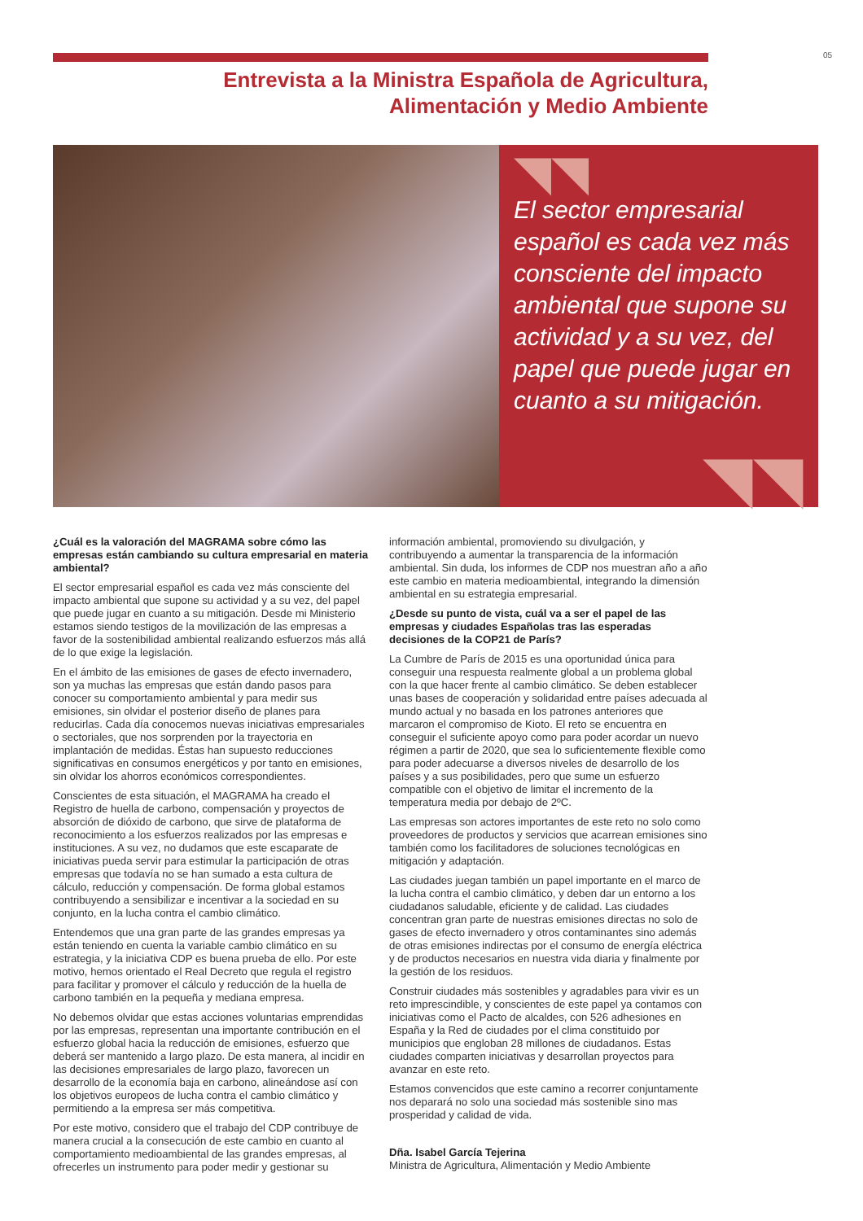05
Entrevista a la Ministra Española de Agricultura,
Alimentación y Medio Ambiente
◥◥ El sector empresarial español es cada vez más consciente del impacto ambiental que supone su actividad y a su vez, del papel que puede jugar en cuanto a su mitigación.
◥◥
¿Cuál es la valoración del MAGRAMA sobre cómo las empresas están cambiando su cultura empresarial en materia ambiental?
El sector empresarial español es cada vez más consciente del impacto ambiental que supone su actividad y a su vez, del papel que puede jugar en cuanto a su mitigación. Desde mi Ministerio estamos siendo testigos de la movilización de las empresas a favor de la sostenibilidad ambiental realizando esfuerzos más allá de lo que exige la legislación.
En el ámbito de las emisiones de gases de efecto invernadero, son ya muchas las empresas que están dando pasos para conocer su comportamiento ambiental y para medir sus emisiones, sin olvidar el posterior diseño de planes para reducirlas. Cada día conocemos nuevas iniciativas empresariales o sectoriales, que nos sorprenden por la trayectoria en implantación de medidas. Éstas han supuesto reducciones significativas en consumos energéticos y por tanto en emisiones, sin olvidar los ahorros económicos correspondientes.
Conscientes de esta situación, el MAGRAMA ha creado el Registro de huella de carbono, compensación y proyectos de absorción de dióxido de carbono, que sirve de plataforma de reconocimiento a los esfuerzos realizados por las empresas e instituciones. A su vez, no dudamos que este escaparate de iniciativas pueda servir para estimular la participación de otras empresas que todavía no se han sumado a esta cultura de cálculo, reducción y compensación. De forma global estamos contribuyendo a sensibilizar e incentivar a la sociedad en su conjunto, en la lucha contra el cambio climático.
Entendemos que una gran parte de las grandes empresas ya están teniendo en cuenta la variable cambio climático en su estrategia, y la iniciativa CDP es buena prueba de ello. Por este motivo, hemos orientado el Real Decreto que regula el registro para facilitar y promover el cálculo y reducción de la huella de carbono también en la pequeña y mediana empresa.
No debemos olvidar que estas acciones voluntarias emprendidas por las empresas, representan una importante contribución en el esfuerzo global hacia la reducción de emisiones, esfuerzo que deberá ser mantenido a largo plazo. De esta manera, al incidir en las decisiones empresariales de largo plazo, favorecen un desarrollo de la economía baja en carbono, alineándose así con los objetivos europeos de lucha contra el cambio climático y permitiendo a la empresa ser más competitiva.
Por este motivo, considero que el trabajo del CDP contribuye de manera crucial a la consecución de este cambio en cuanto al comportamiento medioambiental de las grandes empresas, al ofrecerles un instrumento para poder medir y gestionar su
información ambiental, promoviendo su divulgación, y contribuyendo a aumentar la transparencia de la información ambiental. Sin duda, los informes de CDP nos muestran año a año este cambio en materia medioambiental, integrando la dimensión ambiental en su estrategia empresarial.
¿Desde su punto de vista, cuál va a ser el papel de las empresas y ciudades Españolas tras las esperadas decisiones de la COP21 de París?
La Cumbre de París de 2015 es una oportunidad única para conseguir una respuesta realmente global a un problema global con la que hacer frente al cambio climático. Se deben establecer unas bases de cooperación y solidaridad entre países adecuada al mundo actual y no basada en los patrones anteriores que marcaron el compromiso de Kioto. El reto se encuentra en conseguir el suficiente apoyo como para poder acordar un nuevo régimen a partir de 2020, que sea lo suficientemente flexible como para poder adecuarse a diversos niveles de desarrollo de los países y a sus posibilidades, pero que sume un esfuerzo compatible con el objetivo de limitar el incremento de la temperatura media por debajo de 2ºC.
Las empresas son actores importantes de este reto no solo como proveedores de productos y servicios que acarrean emisiones sino también como los facilitadores de soluciones tecnológicas en mitigación y adaptación.
Las ciudades juegan también un papel importante en el marco de la lucha contra el cambio climático, y deben dar un entorno a los ciudadanos saludable, eficiente y de calidad. Las ciudades concentran gran parte de nuestras emisiones directas no solo de gases de efecto invernadero y otros contaminantes sino además de otras emisiones indirectas por el consumo de energía eléctrica y de productos necesarios en nuestra vida diaria y finalmente por la gestión de los residuos.
Construir ciudades más sostenibles y agradables para vivir es un reto imprescindible, y conscientes de este papel ya contamos con iniciativas como el Pacto de alcaldes, con 526 adhesiones en España y la Red de ciudades por el clima constituido por municipios que engloban 28 millones de ciudadanos. Estas ciudades comparten iniciativas y desarrollan proyectos para avanzar en este reto.
Estamos convencidos que este camino a recorrer conjuntamente nos deparará no solo una sociedad más sostenible sino mas prosperidad y calidad de vida.
Dña. Isabel García Tejerina
Ministra de Agricultura, Alimentación y Medio Ambiente